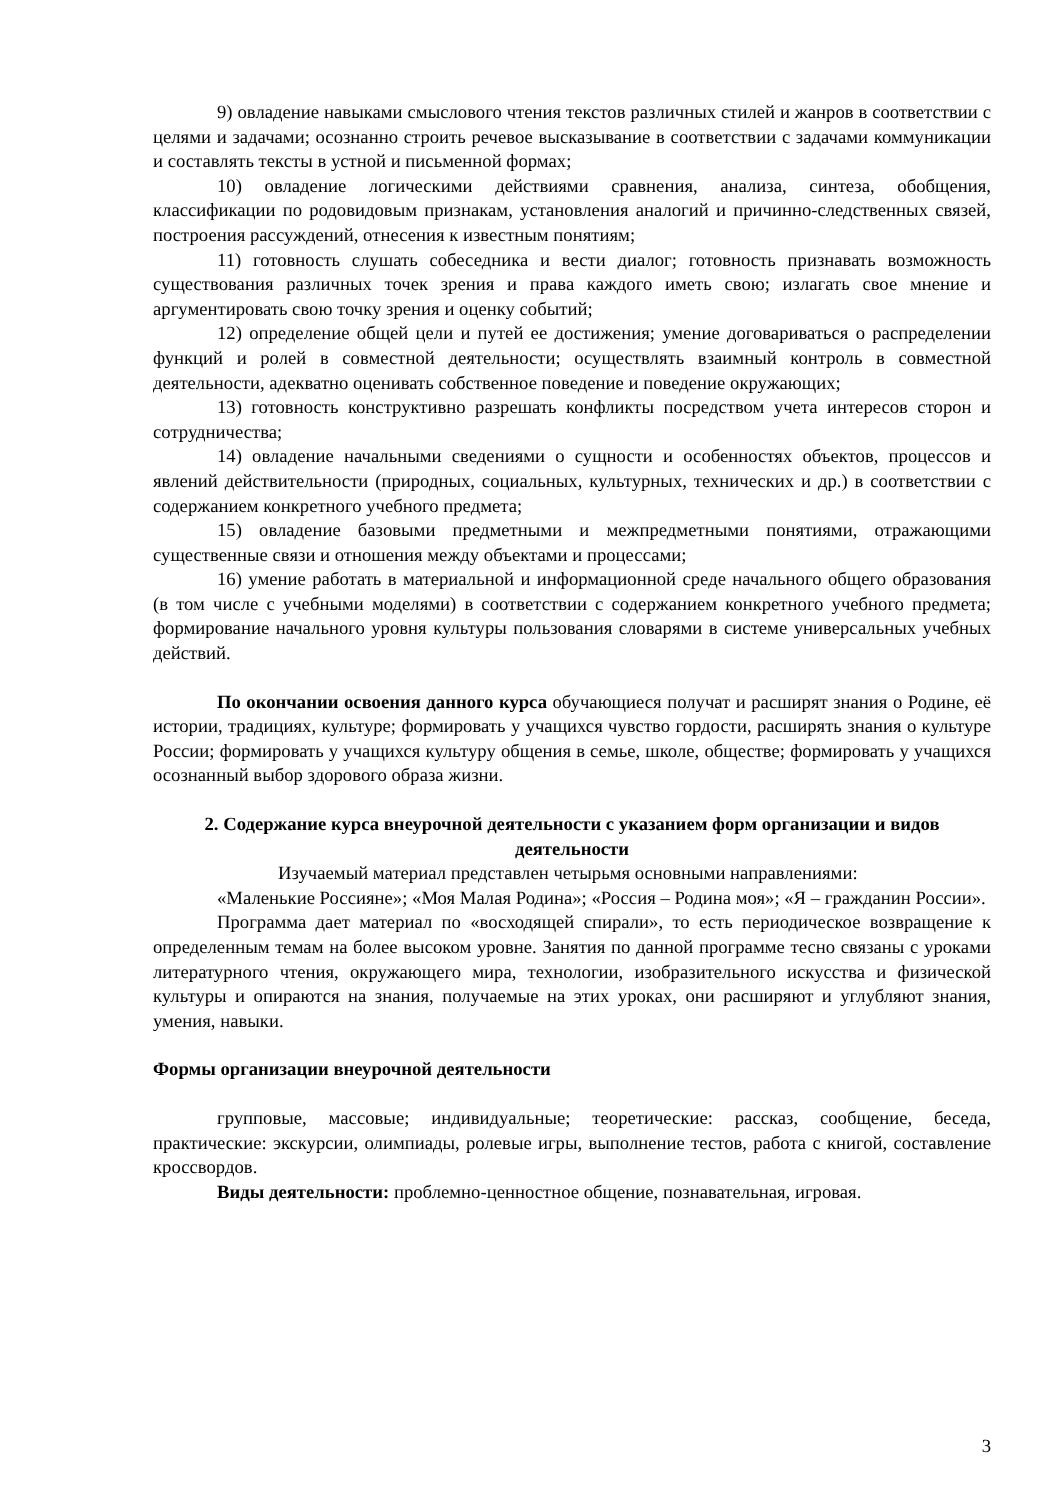9) овладение навыками смыслового чтения текстов различных стилей и жанров в соответствии с целями и задачами; осознанно строить речевое высказывание в соответствии с задачами коммуникации и составлять тексты в устной и письменной формах;
10) овладение логическими действиями сравнения, анализа, синтеза, обобщения, классификации по родовидовым признакам, установления аналогий и причинно-следственных связей, построения рассуждений, отнесения к известным понятиям;
11) готовность слушать собеседника и вести диалог; готовность признавать возможность существования различных точек зрения и права каждого иметь свою; излагать свое мнение и аргументировать свою точку зрения и оценку событий;
12) определение общей цели и путей ее достижения; умение договариваться о распределении функций и ролей в совместной деятельности; осуществлять взаимный контроль в совместной деятельности, адекватно оценивать собственное поведение и поведение окружающих;
13) готовность конструктивно разрешать конфликты посредством учета интересов сторон и сотрудничества;
14) овладение начальными сведениями о сущности и особенностях объектов, процессов и явлений действительности (природных, социальных, культурных, технических и др.) в соответствии с содержанием конкретного учебного предмета;
15) овладение базовыми предметными и межпредметными понятиями, отражающими существенные связи и отношения между объектами и процессами;
16) умение работать в материальной и информационной среде начального общего образования (в том числе с учебными моделями) в соответствии с содержанием конкретного учебного предмета; формирование начального уровня культуры пользования словарями в системе универсальных учебных действий.
По окончании освоения данного курса обучающиеся получат и расширят знания о Родине, её истории, традициях, культуре; формировать у учащихся чувство гордости, расширять знания о культуре России; формировать у учащихся культуру общения в семье, школе, обществе; формировать у учащихся осознанный выбор здорового образа жизни.
2. Содержание курса внеурочной деятельности с указанием форм организации и видов деятельности
Изучаемый материал представлен четырьмя основными направлениями:
«Маленькие Россияне»; «Моя Малая Родина»; «Россия – Родина моя»; «Я – гражданин России».
Программа дает материал по «восходящей спирали», то есть периодическое возвращение к определенным темам на более высоком уровне. Занятия по данной программе тесно связаны с уроками литературного чтения, окружающего мира, технологии, изобразительного искусства и физической культуры и опираются на знания, получаемые на этих уроках, они расширяют и углубляют знания, умения, навыки.
Формы организации внеурочной деятельности
групповые, массовые; индивидуальные; теоретические: рассказ, сообщение, беседа, практические: экскурсии, олимпиады, ролевые игры, выполнение тестов, работа с книгой, составление кроссвордов.
Виды деятельности: проблемно-ценностное общение, познавательная, игровая.
3